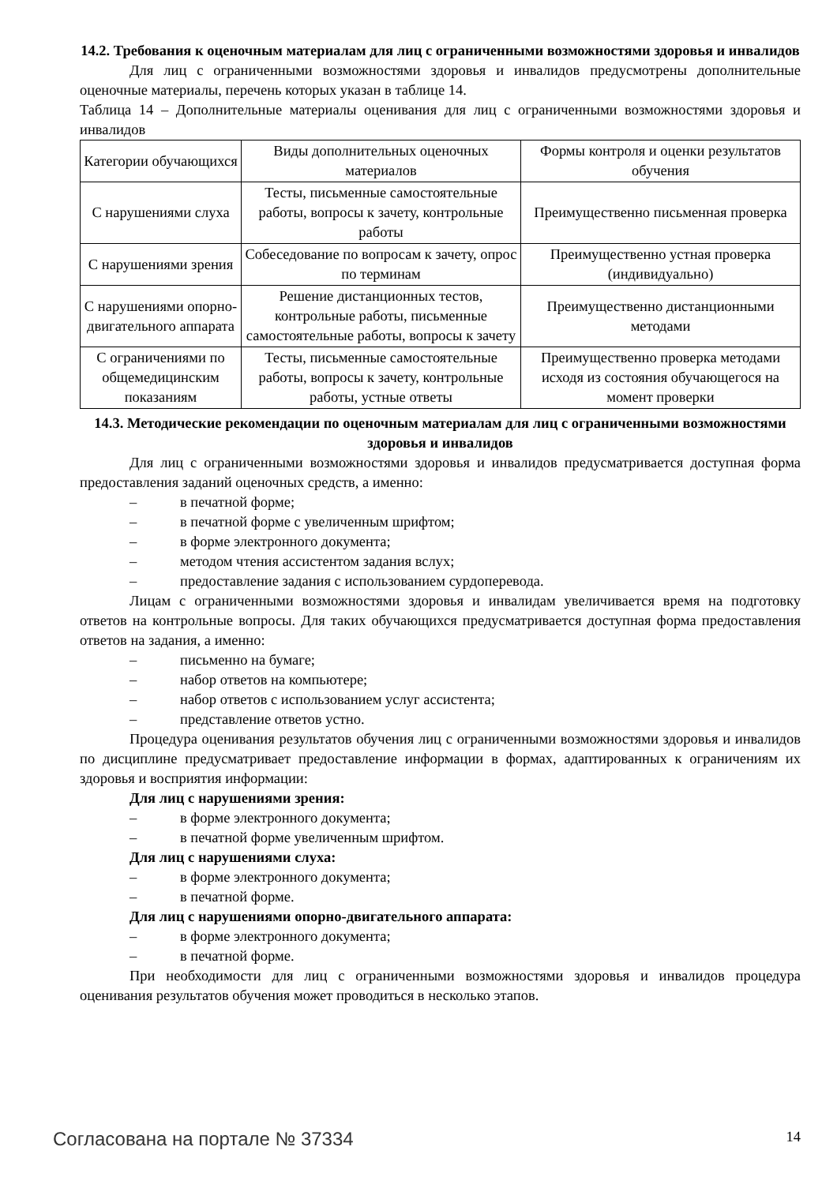14.2. Требования к оценочным материалам для лиц с ограниченными возможностями здоровья и инвалидов
Для лиц с ограниченными возможностями здоровья и инвалидов предусмотрены дополнительные оценочные материалы, перечень которых указан в таблице 14.
Таблица 14 – Дополнительные материалы оценивания для лиц с ограниченными возможностями здоровья и инвалидов
| Категории обучающихся | Виды дополнительных оценочных материалов | Формы контроля и оценки результатов обучения |
| С нарушениями слуха | Тесты, письменные самостоятельные работы, вопросы к зачету, контрольные работы | Преимущественно письменная проверка |
| С нарушениями зрения | Собеседование по вопросам к зачету, опрос по терминам | Преимущественно устная проверка (индивидуально) |
| С нарушениями опорно-двигательного аппарата | Решение дистанционных тестов, контрольные работы, письменные самостоятельные работы, вопросы к зачету | Преимущественно дистанционными методами |
| С ограничениями по общемедицинским показаниям | Тесты, письменные самостоятельные работы, вопросы к зачету, контрольные работы, устные ответы | Преимущественно проверка методами исходя из состояния обучающегося на момент проверки |
14.3. Методические рекомендации по оценочным материалам для лиц с ограниченными возможностями здоровья и инвалидов
Для лиц с ограниченными возможностями здоровья и инвалидов предусматривается доступная форма предоставления заданий оценочных средств, а именно:
– в печатной форме;
– в печатной форме с увеличенным шрифтом;
– в форме электронного документа;
– методом чтения ассистентом задания вслух;
– предоставление задания с использованием сурдоперевода.
Лицам с ограниченными возможностями здоровья и инвалидам увеличивается время на подготовку ответов на контрольные вопросы. Для таких обучающихся предусматривается доступная форма предоставления ответов на задания, а именно:
– письменно на бумаге;
– набор ответов на компьютере;
– набор ответов с использованием услуг ассистента;
– представление ответов устно.
Процедура оценивания результатов обучения лиц с ограниченными возможностями здоровья и инвалидов по дисциплине предусматривает предоставление информации в формах, адаптированных к ограничениям их здоровья и восприятия информации:
Для лиц с нарушениями зрения:
– в форме электронного документа;
– в печатной форме увеличенным шрифтом.
Для лиц с нарушениями слуха:
– в форме электронного документа;
– в печатной форме.
Для лиц с нарушениями опорно-двигательного аппарата:
– в форме электронного документа;
– в печатной форме.
При необходимости для лиц с ограниченными возможностями здоровья и инвалидов процедура оценивания результатов обучения может проводиться в несколько этапов.
Согласована на портале № 37334 14